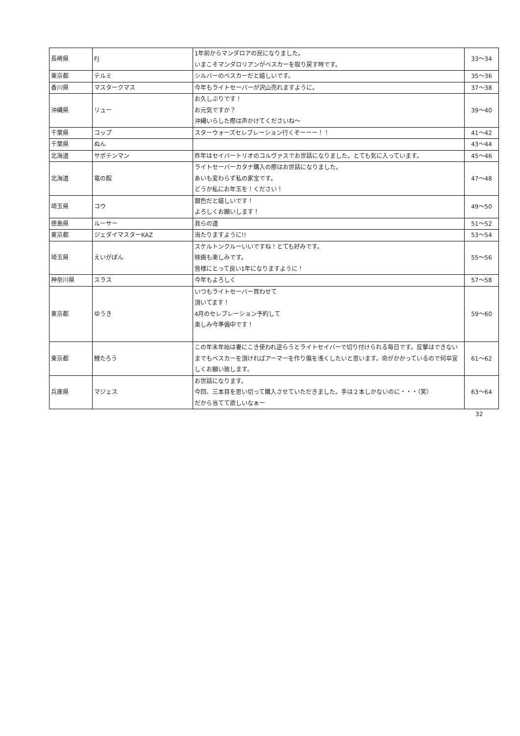| 長崎県 | FJ | 1年前からマンダロアの民になりました。 いまこそマンダロリアンがベスカーを取り戻す時です。 | 33～34 |
| 東京都 | テルミ | シルバーのベスカーだと嬉しいです。 | 35～36 |
| 香川県 | マスタークマス | 今年もライトセーバーが沢山売れますように。 | 37～38 |
| 沖縄県 | リュー | お久しぶりです！ お元気ですか？ 沖縄いらした際は声かけてくださいね～ | 39～40 |
| 千葉県 | コップ | スターウォーズセレブレーション行くぞーーー！！ | 41～42 |
| 千葉県 | ぬん | | 43～44 |
| 北海道 | サボテンマン | 昨年はセイバートリオのコルヴァスでお世話になりました。とても気に入っています。 | 45～46 |
| 北海道 | 竜の館 | ライトセーバーカタナ購入の際はお世話になりました。 あいも変わらず私の家宝です。 どうか私にお年玉を！ください！ | 47～48 |
| 埼玉県 | コウ | 銀色だと嬉しいです！ よろしくお願いします！ | 49～50 |
| 徳島県 | ルーサー | 我らの道 | 51～52 |
| 東京都 | ジェダイマスターKAZ | 当たりますように!! | 53～54 |
| 埼玉県 | えいがぽん | スケルトンクルーいいですね！とても好みです。 映画も楽しみです。 皆様にとって良い1年になりますように！ | 55～56 |
| 神奈川県 | スラス | 今年もよろしく | 57～58 |
| 東京都 | ゆうき | いつもライトセーバー買わせて 頂いてます！ 4月のセレブレーション予約して 楽しみ今準備中です！ | 59～60 |
| 東京都 | 鯉たろう | この年末年始は妻にこき使われ逆らうとライトセイバーで切り付けられる毎日です。反撃はできないまでもベスカーを頂ければアーマーを作り傷を浅くしたいと思います。命がかかっているので何卒宜しくお願い致します。 | 61～62 |
| 兵庫県 | マジェス | お世話になります。 今回、三本目を思い切って購入させていただきました。手は２本しかないのに・・・（笑） だから当てて欲しいなぁー | 63～64 |
32